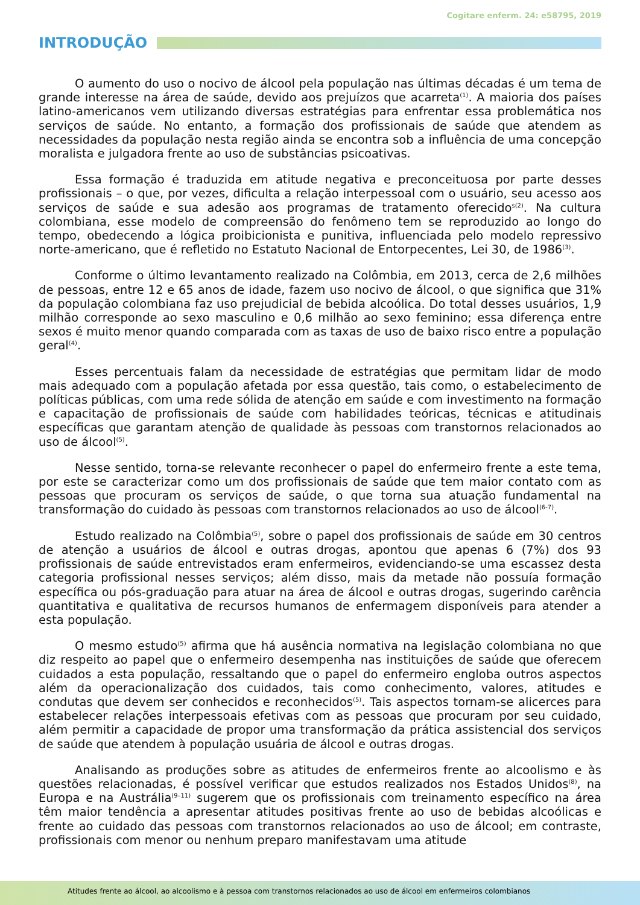Cogitare enferm. 24: e58795, 2019
INTRODUÇÃO
O aumento do uso o nocivo de álcool pela população nas últimas décadas é um tema de grande interesse na área de saúde, devido aos prejuízos que acarreta<sup>(1)</sup>. A maioria dos países latino-americanos vem utilizando diversas estratégias para enfrentar essa problemática nos serviços de saúde. No entanto, a formação dos profissionais de saúde que atendem as necessidades da população nesta região ainda se encontra sob a influência de uma concepção moralista e julgadora frente ao uso de substâncias psicoativas.
Essa formação é traduzida em atitude negativa e preconceituosa por parte desses profissionais – o que, por vezes, dificulta a relação interpessoal com o usuário, seu acesso aos serviços de saúde e sua adesão aos programas de tratamento oferecido<sup>s(2)</sup>. Na cultura colombiana, esse modelo de compreensão do fenômeno tem se reproduzido ao longo do tempo, obedecendo a lógica proibicionista e punitiva, influenciada pelo modelo repressivo norte-americano, que é refletido no Estatuto Nacional de Entorpecentes, Lei 30, de 1986<sup>(3)</sup>.
Conforme o último levantamento realizado na Colômbia, em 2013, cerca de 2,6 milhões de pessoas, entre 12 e 65 anos de idade, fazem uso nocivo de álcool, o que significa que 31% da população colombiana faz uso prejudicial de bebida alcoólica. Do total desses usuários, 1,9 milhão corresponde ao sexo masculino e 0,6 milhão ao sexo feminino; essa diferença entre sexos é muito menor quando comparada com as taxas de uso de baixo risco entre a população geral<sup>(4)</sup>.
Esses percentuais falam da necessidade de estratégias que permitam lidar de modo mais adequado com a população afetada por essa questão, tais como, o estabelecimento de políticas públicas, com uma rede sólida de atenção em saúde e com investimento na formação e capacitação de profissionais de saúde com habilidades teóricas, técnicas e atitudinais específicas que garantam atenção de qualidade às pessoas com transtornos relacionados ao uso de álcool<sup>(5)</sup>.
Nesse sentido, torna-se relevante reconhecer o papel do enfermeiro frente a este tema, por este se caracterizar como um dos profissionais de saúde que tem maior contato com as pessoas que procuram os serviços de saúde, o que torna sua atuação fundamental na transformação do cuidado às pessoas com transtornos relacionados ao uso de álcool<sup>(6-7)</sup>.
Estudo realizado na Colômbia<sup>(5)</sup>, sobre o papel dos profissionais de saúde em 30 centros de atenção a usuários de álcool e outras drogas, apontou que apenas 6 (7%) dos 93 profissionais de saúde entrevistados eram enfermeiros, evidenciando-se uma escassez desta categoria profissional nesses serviços; além disso, mais da metade não possuía formação específica ou pós-graduação para atuar na área de álcool e outras drogas, sugerindo carência quantitativa e qualitativa de recursos humanos de enfermagem disponíveis para atender a esta população.
O mesmo estudo<sup>(5)</sup> afirma que há ausência normativa na legislação colombiana no que diz respeito ao papel que o enfermeiro desempenha nas instituições de saúde que oferecem cuidados a esta população, ressaltando que o papel do enfermeiro engloba outros aspectos além da operacionalização dos cuidados, tais como conhecimento, valores, atitudes e condutas que devem ser conhecidos e reconhecidos<sup>(5)</sup>. Tais aspectos tornam-se alicerces para estabelecer relações interpessoais efetivas com as pessoas que procuram por seu cuidado, além permitir a capacidade de propor uma transformação da prática assistencial dos serviços de saúde que atendem à população usuária de álcool e outras drogas.
Analisando as produções sobre as atitudes de enfermeiros frente ao alcoolismo e às questões relacionadas, é possível verificar que estudos realizados nos Estados Unidos<sup>(8)</sup>, na Europa e na Austrália<sup>(9–11)</sup> sugerem que os profissionais com treinamento específico na área têm maior tendência a apresentar atitudes positivas frente ao uso de bebidas alcoólicas e frente ao cuidado das pessoas com transtornos relacionados ao uso de álcool; em contraste, profissionais com menor ou nenhum preparo manifestavam uma atitude
Atitudes frente ao álcool, ao alcoolismo e à pessoa com transtornos relacionados ao uso de álcool em enfermeiros colombianos